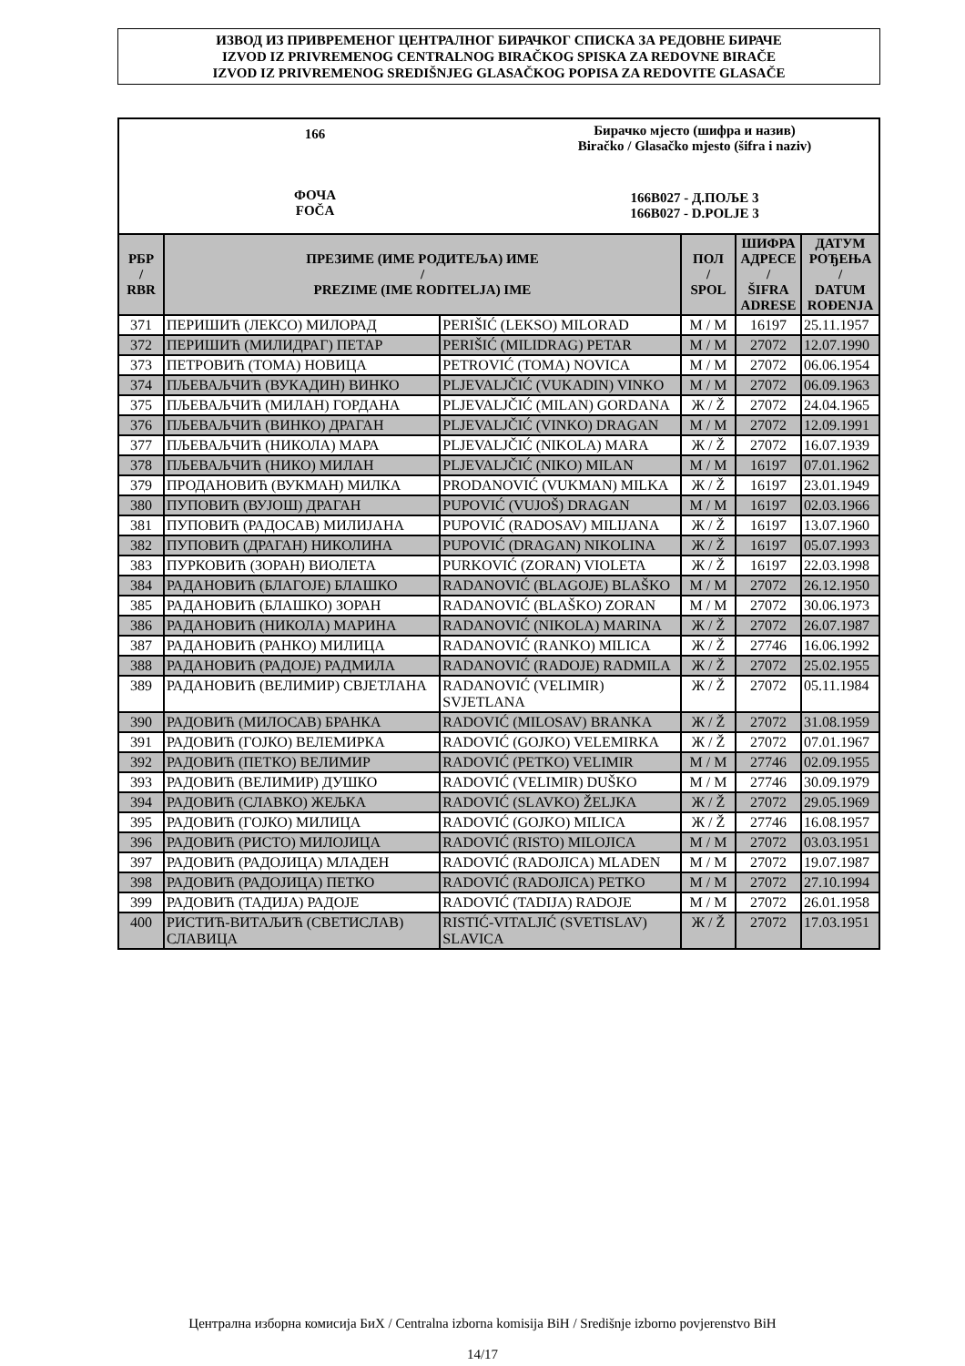ИЗВОД ИЗ ПРИВРЕМЕНОГ ЦЕНТРАЛНОГ БИРАЧКОГ СПИСКА ЗА РЕДОВНЕ БИРАЧЕ
IZVOD IZ PRIVREMENOG CENTRALNOG BIRAČKOG SPISKA ZA REDOVNE BIRAČE
IZVOD IZ PRIVREMENOG SREDIŠNJEG GLASAČKOG POPISA ZA REDOVITE GLASAČE
166
ФОЧА
FOČA
Бирачко мјесто (шифра и назив)
Biračko / Glasačko mjesto (šifra i naziv)
166B027 - Д.ПОЉЕ 3
166B027 - D.POLJE 3
| РБР / RBR | ПРЕЗИМЕ (ИМЕ РОДИТЕЉА) ИМЕ / PREZIME (IME RODITELJA) IME | | ПОЛ / SPOL | ШИФРА АДРЕСЕ / ŠIFRA ADRESE | ДАТУМ РОЂЕЊА / DATUM ROĐENJA |
| --- | --- | --- | --- | --- | --- |
| 371 | ПЕРИШИЋ (ЛЕКСО) МИЛОРАД | PERIŠIĆ (LEKSO) MILORAD | М / M | 16197 | 25.11.1957 |
| 372 | ПЕРИШИЋ (МИЛИДРАГ) ПЕТАР | PERIŠIĆ (MILIDRAG) PETAR | М / M | 27072 | 12.07.1990 |
| 373 | ПЕТРОВИЋ (ТОМА) НОВИЦА | PETROVIĆ (TOMA) NOVICA | М / M | 27072 | 06.06.1954 |
| 374 | ПЉЕВАЉЧИЋ (ВУКАДИН) ВИНКО | PLJEVALJČIĆ (VUKADIN) VINKO | М / M | 27072 | 06.09.1963 |
| 375 | ПЉЕВАЉЧИЋ (МИЛАН) ГОРДАНА | PLJEVALJČIĆ (MILAN) GORDANA | Ж / Ž | 27072 | 24.04.1965 |
| 376 | ПЉЕВАЉЧИЋ (ВИНКО) ДРАГАН | PLJEVALJČIĆ (VINKO) DRAGAN | М / M | 27072 | 12.09.1991 |
| 377 | ПЉЕВАЉЧИЋ (НИКОЛА) МАРА | PLJEVALJČIĆ (NIKOLA) MARA | Ж / Ž | 27072 | 16.07.1939 |
| 378 | ПЉЕВАЉЧИЋ (НИКО) МИЛАН | PLJEVALJČIĆ (NIKO) MILAN | М / M | 16197 | 07.01.1962 |
| 379 | ПРОДАНОВИЋ (ВУКМАН) МИЛКА | PRODANOVIĆ (VUKMAN) MILKA | Ж / Ž | 16197 | 23.01.1949 |
| 380 | ПУПОВИЋ (ВУЈОШ) ДРАГАН | PUPOVIĆ (VUJOŠ) DRAGAN | М / M | 16197 | 02.03.1966 |
| 381 | ПУПОВИЋ (РАДОСАВ) МИЛИЈАНА | PUPOVIĆ (RADOSAV) MILIJANA | Ж / Ž | 16197 | 13.07.1960 |
| 382 | ПУПОВИЋ (ДРАГАН) НИКОЛИНА | PUPOVIĆ (DRAGAN) NIKOLINA | Ж / Ž | 16197 | 05.07.1993 |
| 383 | ПУРКОВИЋ (ЗОРАН) ВИОЛЕТА | PURKOVIĆ (ZORAN) VIOLETA | Ж / Ž | 16197 | 22.03.1998 |
| 384 | РАДАНОВИЋ (БЛАГОЈЕ) БЛАШКО | RADANOVIĆ (BLAGOJE) BLAŠKO | М / M | 27072 | 26.12.1950 |
| 385 | РАДАНОВИЋ (БЛАШКО) ЗОРАН | RADANOVIĆ (BLAŠKO) ZORAN | М / M | 27072 | 30.06.1973 |
| 386 | РАДАНОВИЋ (НИКОЛА) МАРИНА | RADANOVIĆ (NIKOLA) MARINA | Ж / Ž | 27072 | 26.07.1987 |
| 387 | РАДАНОВИЋ (РАНКО) МИЛИЦА | RADANOVIĆ (RANKO) MILICA | Ж / Ž | 27746 | 16.06.1992 |
| 388 | РАДАНОВИЋ (РАДОЈЕ) РАДМИЛА | RADANOVIĆ (RADOJE) RADMILA | Ж / Ž | 27072 | 25.02.1955 |
| 389 | РАДАНОВИЋ (ВЕЛИМИР) СВЈЕТЛАНА | RADANOVIĆ (VELIMIR) SVJETLANA | Ж / Ž | 27072 | 05.11.1984 |
| 390 | РАДОВИЋ (МИЛОСАВ) БРАНКА | RADOVIĆ (MILOSAV) BRANKA | Ж / Ž | 27072 | 31.08.1959 |
| 391 | РАДОВИЋ (ГОЈКО) ВЕЛЕМИРКА | RADOVIĆ (GOJKO) VELEMIRKA | Ж / Ž | 27072 | 07.01.1967 |
| 392 | РАДОВИЋ (ПЕТКО) ВЕЛИМИР | RADOVIĆ (PETKO) VELIMIR | М / M | 27746 | 02.09.1955 |
| 393 | РАДОВИЋ (ВЕЛИМИР) ДУШКО | RADOVIĆ (VELIMIR) DUŠKO | М / M | 27746 | 30.09.1979 |
| 394 | РАДОВИЋ (СЛАВКО) ЖЕЉКА | RADOVIĆ (SLAVKO) ŽELJKA | Ж / Ž | 27072 | 29.05.1969 |
| 395 | РАДОВИЋ (ГОЈКО) МИЛИЦА | RADOVIĆ (GOJKO) MILICA | Ж / Ž | 27746 | 16.08.1957 |
| 396 | РАДОВИЋ (РИСТО) МИЛОЈИЦА | RADOVIĆ (RISTO) MILOJICA | М / M | 27072 | 03.03.1951 |
| 397 | РАДОВИЋ (РАДОЈИЦА) МЛАДЕН | RADOVIĆ (RADOJICA) MLADEN | М / M | 27072 | 19.07.1987 |
| 398 | РАДОВИЋ (РАДОЈИЦА) ПЕТКО | RADOVIĆ (RADOJICA) PETKO | М / M | 27072 | 27.10.1994 |
| 399 | РАДОВИЋ (ТАДИЈА) РАДОЈЕ | RADOVIĆ (TADIJA) RADOJE | М / M | 27072 | 26.01.1958 |
| 400 | РИСТИЋ-ВИТАЉИЋ (СВЕТИСЛАВ) СЛАВИЦА | RISTIĆ-VITALJIĆ (SVETISLAV) SLAVICA | Ж / Ž | 27072 | 17.03.1951 |
Централна изборна комисија БиХ / Centralna izborna komisija BiH / Središnje izborno povjerenstvo BiH
14/17